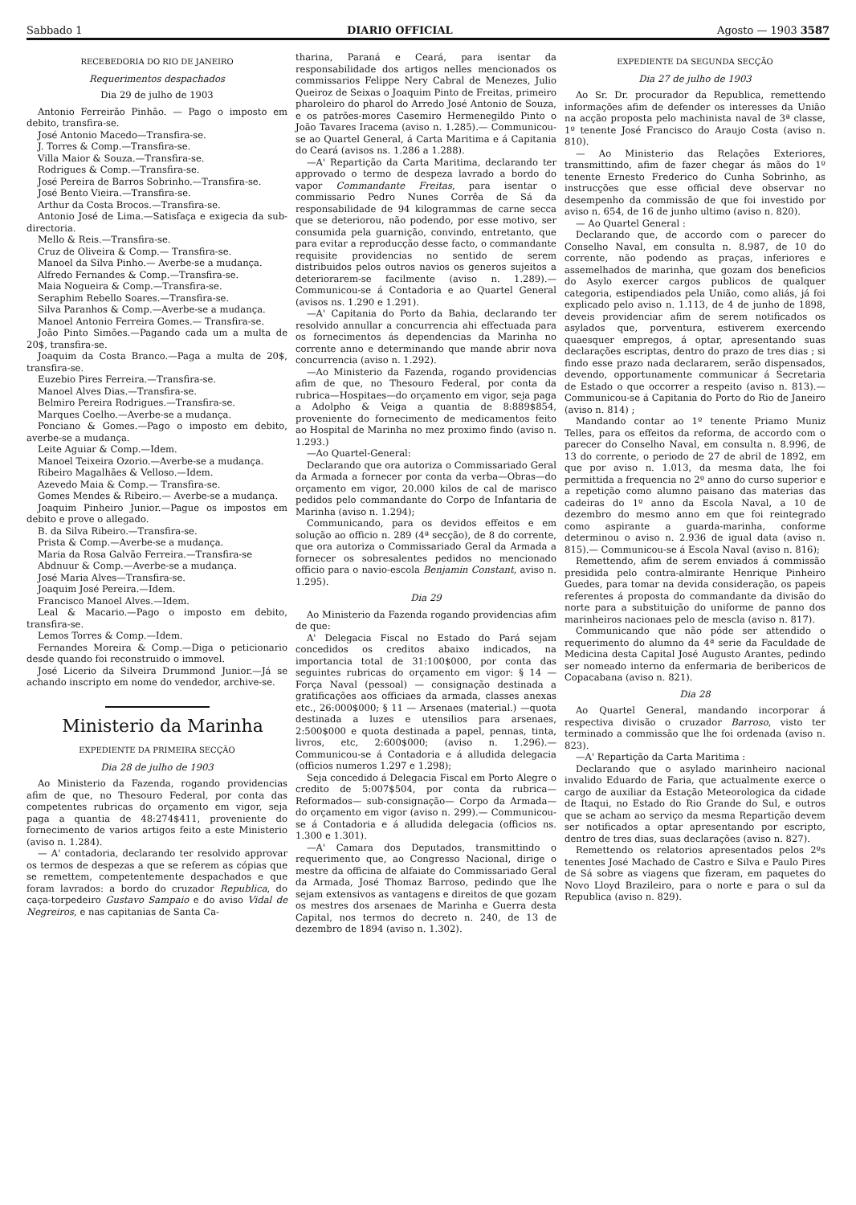Sabbado 1 DIARIO OFFICIAL Agosto — 1903 3587
RECEBEDORIA DO RIO DE JANEIRO
Requerimentos despachados
Dia 29 de julho de 1903
Antonio Ferreirão Pinhão. — Pago o imposto em debito, transfira-se.
José Antonio Macedo—Transfira-se.
J. Torres & Comp.—Transfira-se.
Villa Maior & Souza.—Transfira-se.
Rodrigues & Comp.—Transfira-se.
José Pereira de Barros Sobrinho.—Transfira-se.
José Bento Vieira.—Transfira-se.
Arthur da Costa Brocos.—Transfira-se.
Antonio José de Lima.—Satisfaça e exigecia da sub-directoria.
Mello & Reis.—Transfira-se.
Cruz de Oliveira & Comp.— Transfira-se.
Manoel da Silva Pinho.— Averbe-se a mudança.
Alfredo Fernandes & Comp.—Transfira-se.
Maia Nogueira & Comp.—Transfira-se.
Seraphim Rebello Soares.—Transfira-se.
Silva Paranhos & Comp.—Averbe-se a mudança.
Manoel Antonio Ferreira Gomes.— Transfira-se.
João Pinto Simões.—Pagando cada um a multa de 20$, transfira-se.
Joaquim da Costa Branco.—Paga a multa de 20$, transfira-se.
Euzebio Pires Ferreira.—Transfira-se.
Manoel Alves Dias.—Transfira-se.
Belmiro Pereira Rodrigues.—Transfira-se.
Marques Coelho.—Averbe-se a mudança.
Ponciano & Gomes.—Pago o imposto em debito, averbe-se a mudança.
Leite Aguiar & Comp.—Idem.
Manoel Teixeira Ozorio.—Averbe-se a mudança.
Ribeiro Magalhães & Velloso.—Idem.
Azevedo Maia & Comp.— Transfira-se.
Gomes Mendes & Ribeiro.— Averbe-se a mudança.
Joaquim Pinheiro Junior.—Pague os impostos em debito e prove o allegado.
B. da Silva Ribeiro.—Transfira-se.
Prista & Comp.—Averbe-se a mudança.
Maria da Rosa Galvão Ferreira.—Transfira-se
Abdnuur & Comp.—Averbe-se a mudança.
José Maria Alves—Transfira-se.
Joaquim José Pereira.—Idem.
Francisco Manoel Alves.—Idem.
Leal & Macario.—Pago o imposto em debito, transfira-se.
Lemos Torres & Comp.—Idem.
Fernandes Moreira & Comp.—Diga o peticionario desde quando foi reconstruido o immovel.
José Licerio da Silveira Drummond Junior.—Já se achando inscripto em nome do vendedor, archive-se.
Ministerio da Marinha
EXPEDIENTE DA PRIMEIRA SECÇÃO
Dia 28 de julho de 1903
Ao Ministerio da Fazenda, rogando providencias afim de que, no Thesouro Federal, por conta das competentes rubricas do orçamento em vigor, seja paga a quantia de 48:274$411, proveniente do fornecimento de varios artigos feito a este Ministerio (aviso n. 1.284).
— A' contadoria, declarando ter resolvido approvar os termos de despezas a que se referem as cópias que se remettem, competentemente despachados e que foram lavrados: a bordo do cruzador Republica, do caça-torpedeiro Gustavo Sampaio e do aviso Vidal de Negreiros, e nas capitanias de Santa Ca-
tharina, Paraná e Ceará, para isentar da responsabilidade dos artigos nelles mencionados os commissarios Felippe Nery Cabral de Menezes, Julio Queiroz de Seixas o Joaquim Pinto de Freitas, primeiro pharoleiro do pharol do Arredo José Antonio de Souza, e os patrões-mores Casemiro Hermenegildo Pinto o João Tavares Iracema (aviso n. 1.285).— Communicou-se ao Quartel General, á Carta Maritima e á Capitania do Ceará (avisos ns. 1.286 a 1.288).
—A' Repartição da Carta Maritima, declarando ter approvado o termo de despeza lavrado a bordo do vapor Commandante Freitas, para isentar o commissario Pedro Nunes Corrêa de Sá da responsabilidade de 94 kilogrammas de carne secca que se deteriorou, não podendo, por esse motivo, ser consumida pela guarnição, convindo, entretanto, que para evitar a reproducção desse facto, o commandante requisite providencias no sentido de serem distribuidos pelos outros navios os generos sujeitos a deteriorarem-se facilmente (aviso n. 1.289).— Communicou-se á Contadoria e ao Quartel General (avisos ns. 1.290 e 1.291).
—A' Capitania do Porto da Bahia, declarando ter resolvido annullar a concurrencia ahi effectuada para os fornecimentos ás dependencias da Marinha no corrente anno e determinando que mande abrir nova concurrencia (aviso n. 1.292).
—Ao Ministerio da Fazenda, rogando providencias afim de que, no Thesouro Federal, por conta da rubrica—Hospitaes—do orçamento em vigor, seja paga a Adolpho & Veiga a quantia de 8:889$854, proveniente do fornecimento de medicamentos feito ao Hospital de Marinha no mez proximo findo (aviso n. 1.293.)
—Ao Quartel-General:
Declarando que ora autoriza o Commissariado Geral da Armada a fornecer por conta da verba—Obras—do orçamento em vigor, 20.000 kilos de cal de marisco pedidos pelo commandante do Corpo de Infantaria de Marinha (aviso n. 1.294);
Communicando, para os devidos effeitos e em solução ao officio n. 289 (4ª secção), de 8 do corrente, que ora autoriza o Commissariado Geral da Armada a fornecer os sobresalentes pedidos no mencionado officio para o navio-escola Benjamin Constant, aviso n. 1.295).
Dia 29
Ao Ministerio da Fazenda rogando providencias afim de que:
A' Delegacia Fiscal no Estado do Pará sejam concedidos os creditos abaixo indicados, na importancia total de 31:100$000, por conta das seguintes rubricas do orçamento em vigor: § 14 — Força Naval (pessoal) — consignação destinada a gratificações aos officiaes da armada, classes anexas etc., 26:000$000; § 11 — Arsenaes (material.) —quota destinada a luzes e utensilios para arsenaes, 2:500$000 e quota destinada a papel, pennas, tinta, livros, etc, 2:600$000; (aviso n. 1.296).— Communicou-se á Contadoria e á alludida delegacia (officios numeros 1.297 e 1.298);
Seja concedido á Delegacia Fiscal em Porto Alegre o credito de 5:007$504, por conta da rubrica— Reformados— sub-consignação— Corpo da Armada— do orçamento em vigor (aviso n. 299).— Communicou-se á Contadoria e á alludida delegacia (officios ns. 1.300 e 1.301).
—A' Camara dos Deputados, transmittindo o requerimento que, ao Congresso Nacional, dirige o mestre da officina de alfaiate do Commissariado Geral da Armada, José Thomaz Barroso, pedindo que lhe sejam extensivos as vantagens e direitos de que gozam os mestres dos arsenaes de Marinha e Guerra desta Capital, nos termos do decreto n. 240, de 13 de dezembro de 1894 (aviso n. 1.302).
EXPEDIENTE DA SEGUNDA SECÇÃO
Dia 27 de julho de 1903
Ao Sr. Dr. procurador da Republica, remettendo informações afim de defender os interesses da União na acção proposta pelo machinista naval de 3ª classe, 1º tenente José Francisco do Araujo Costa (aviso n. 810).
— Ao Ministerio das Relações Exteriores, transmittindo, afim de fazer chegar ás mãos do 1º tenente Ernesto Frederico do Cunha Sobrinho, as instrucções que esse official deve observar no desempenho da commissão de que foi investido por aviso n. 654, de 16 de junho ultimo (aviso n. 820).
— Ao Quartel General :
Declarando que, de accordo com o parecer do Conselho Naval, em consulta n. 8.987, de 10 do corrente, não podendo as praças, inferiores e assemelhados de marinha, que gozam dos beneficios do Asylo exercer cargos publicos de qualquer categoria, estipendiados pela União, como aliás, já foi explicado pelo aviso n. 1.113, de 4 de junho de 1898, deveis providenciar afim de serem notificados os asylados que, porventura, estiverem exercendo quaesquer empregos, á optar, apresentando suas declarações escriptas, dentro do prazo de tres dias ; si findo esse prazo nada declararem, serão dispensados, devendo, opportunamente communicar á Secretaria de Estado o que occorrer a respeito (aviso n. 813).— Communicou-se á Capitania do Porto do Rio de Janeiro (aviso n. 814) ;
Mandando contar ao 1º tenente Priamo Muniz Telles, para os effeitos da reforma, de accordo com o parecer do Conselho Naval, em consulta n. 8.996, de 13 do corrente, o periodo de 27 de abril de 1892, em que por aviso n. 1.013, da mesma data, lhe foi permittida a frequencia no 2º anno do curso superior e a repetição como alumno paisano das materias das cadeiras do 1º anno da Escola Naval, a 10 de dezembro do mesmo anno em que foi reintegrado como aspirante a guarda-marinha, conforme determinou o aviso n. 2.936 de igual data (aviso n. 815).— Communicou-se á Escola Naval (aviso n. 816);
Remettendo, afim de serem enviados á commissão presidida pelo contra-almirante Henrique Pinheiro Guedes, para tomar na devida consideração, os papeis referentes á proposta do commandante da divisão do norte para a substituição do uniforme de panno dos marinheiros nacionaes pelo de mescla (aviso n. 817).
Communicando que não póde ser attendido o requerimento do alumno da 4ª serie da Faculdade de Medicina desta Capital José Augusto Arantes, pedindo ser nomeado interno da enfermaria de beribericos de Copacabana (aviso n. 821).
Dia 28
Ao Quartel General, mandando incorporar á respectiva divisão o cruzador Barroso, visto ter terminado a commissão que lhe foi ordenada (aviso n. 823).
—A' Repartição da Carta Maritima :
Declarando que o asylado marinheiro nacional invalido Eduardo de Faria, que actualmente exerce o cargo de auxiliar da Estação Meteorologica da cidade de Itaqui, no Estado do Rio Grande do Sul, e outros que se acham ao serviço da mesma Repartição devem ser notificados a optar apresentando por escripto, dentro de tres dias, suas declarações (aviso n. 827).
Remettendo os relatorios apresentados pelos 2ºs tenentes José Machado de Castro e Silva e Paulo Pires de Sá sobre as viagens que fizeram, em paquetes do Novo Lloyd Brazileiro, para o norte e para o sul da Republica (aviso n. 829).